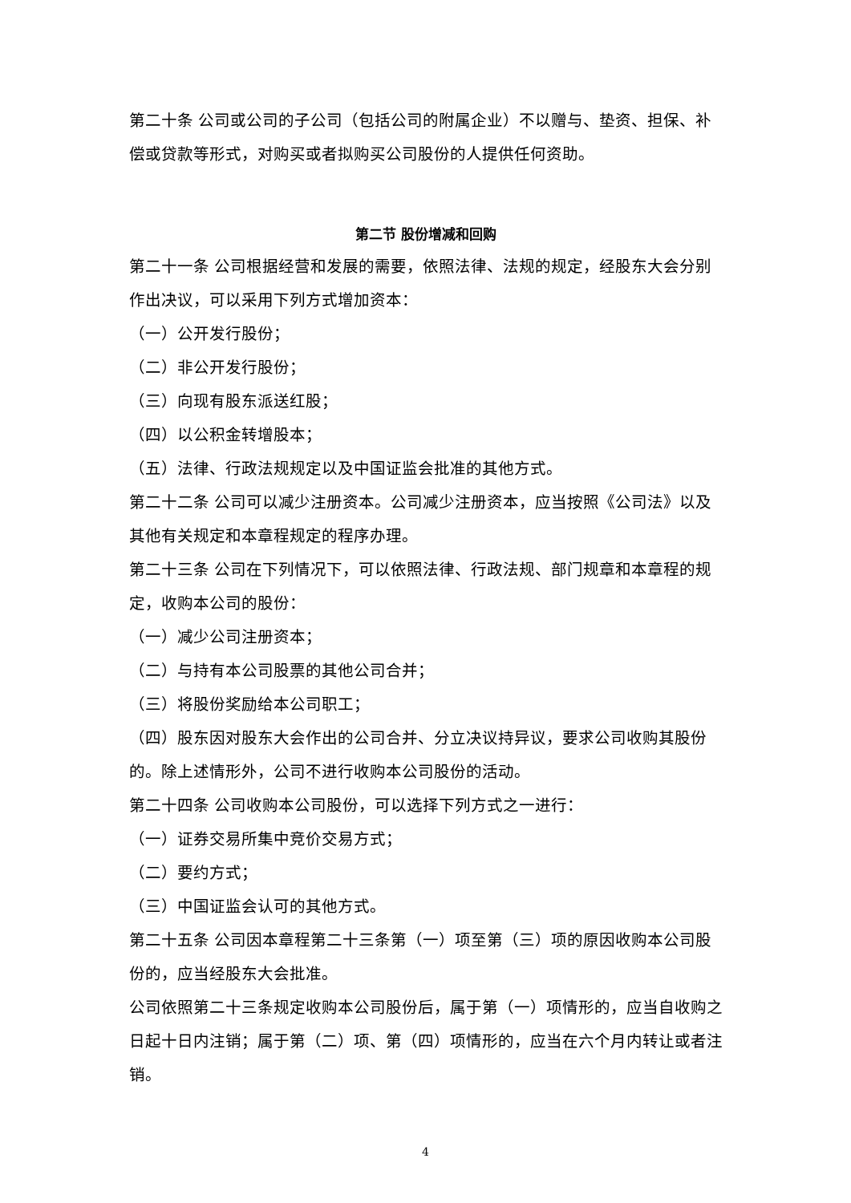第二十条 公司或公司的子公司（包括公司的附属企业）不以赠与、垫资、担保、补偿或贷款等形式，对购买或者拟购买公司股份的人提供任何资助。
第二节 股份增减和回购
第二十一条 公司根据经营和发展的需要，依照法律、法规的规定，经股东大会分别作出决议，可以采用下列方式增加资本：
（一）公开发行股份；
（二）非公开发行股份；
（三）向现有股东派送红股；
（四）以公积金转增股本；
（五）法律、行政法规规定以及中国证监会批准的其他方式。
第二十二条 公司可以减少注册资本。公司减少注册资本，应当按照《公司法》以及其他有关规定和本章程规定的程序办理。
第二十三条 公司在下列情况下，可以依照法律、行政法规、部门规章和本章程的规定，收购本公司的股份：
（一）减少公司注册资本；
（二）与持有本公司股票的其他公司合并；
（三）将股份奖励给本公司职工；
（四）股东因对股东大会作出的公司合并、分立决议持异议，要求公司收购其股份的。除上述情形外，公司不进行收购本公司股份的活动。
第二十四条 公司收购本公司股份，可以选择下列方式之一进行：
（一）证券交易所集中竞价交易方式；
（二）要约方式；
（三）中国证监会认可的其他方式。
第二十五条 公司因本章程第二十三条第（一）项至第（三）项的原因收购本公司股份的，应当经股东大会批准。
公司依照第二十三条规定收购本公司股份后，属于第（一）项情形的，应当自收购之日起十日内注销；属于第（二）项、第（四）项情形的，应当在六个月内转让或者注销。
4